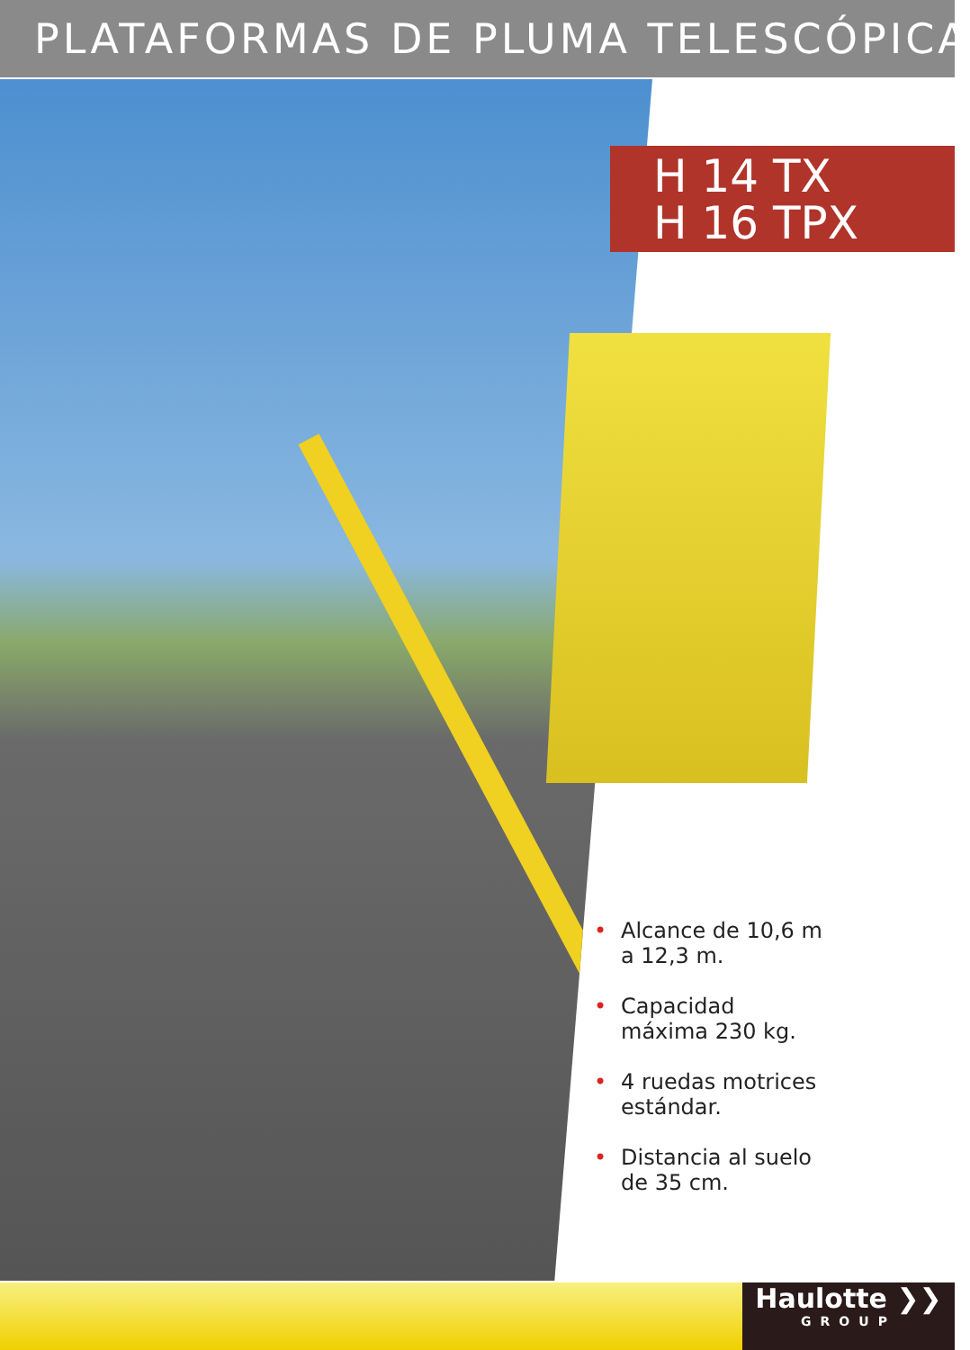PLATAFORMAS DE PLUMA TELESCÓPICA
H 14 TX
H 16 TPX
• Alcance de 10,6 m a 12,3 m.
• Capacidad máxima 230 kg.
• 4 ruedas motrices estándar.
• Distancia al suelo de 35 cm.
Haulotte ❯❯
GROUP